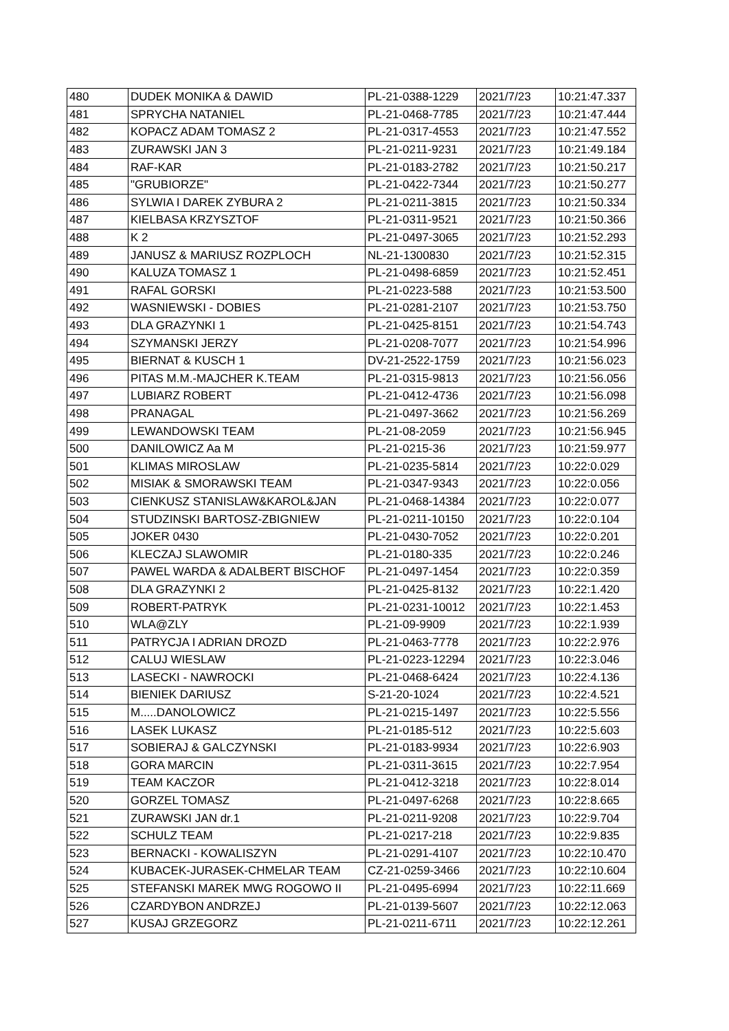| 480 | DUDEK MONIKA & DAWID | PL-21-0388-1229 | 2021/7/23 | 10:21:47.337 |
| 481 | SPRYCHA NATANIEL | PL-21-0468-7785 | 2021/7/23 | 10:21:47.444 |
| 482 | KOPACZ ADAM TOMASZ 2 | PL-21-0317-4553 | 2021/7/23 | 10:21:47.552 |
| 483 | ZURAWSKI JAN 3 | PL-21-0211-9231 | 2021/7/23 | 10:21:49.184 |
| 484 | RAF-KAR | PL-21-0183-2782 | 2021/7/23 | 10:21:50.217 |
| 485 | "GRUBIORZE" | PL-21-0422-7344 | 2021/7/23 | 10:21:50.277 |
| 486 | SYLWIA I DAREK ZYBURA 2 | PL-21-0211-3815 | 2021/7/23 | 10:21:50.334 |
| 487 | KIELBASA KRZYSZTOF | PL-21-0311-9521 | 2021/7/23 | 10:21:50.366 |
| 488 | K 2 | PL-21-0497-3065 | 2021/7/23 | 10:21:52.293 |
| 489 | JANUSZ & MARIUSZ ROZPLOCH | NL-21-1300830 | 2021/7/23 | 10:21:52.315 |
| 490 | KALUZA TOMASZ 1 | PL-21-0498-6859 | 2021/7/23 | 10:21:52.451 |
| 491 | RAFAL GORSKI | PL-21-0223-588 | 2021/7/23 | 10:21:53.500 |
| 492 | WASNIEWSKI - DOBIES | PL-21-0281-2107 | 2021/7/23 | 10:21:53.750 |
| 493 | DLA GRAZYNKI 1 | PL-21-0425-8151 | 2021/7/23 | 10:21:54.743 |
| 494 | SZYMANSKI JERZY | PL-21-0208-7077 | 2021/7/23 | 10:21:54.996 |
| 495 | BIERNAT & KUSCH 1 | DV-21-2522-1759 | 2021/7/23 | 10:21:56.023 |
| 496 | PITAS M.M.-MAJCHER K.TEAM | PL-21-0315-9813 | 2021/7/23 | 10:21:56.056 |
| 497 | LUBIARZ ROBERT | PL-21-0412-4736 | 2021/7/23 | 10:21:56.098 |
| 498 | PRANAGAL | PL-21-0497-3662 | 2021/7/23 | 10:21:56.269 |
| 499 | LEWANDOWSKI TEAM | PL-21-08-2059 | 2021/7/23 | 10:21:56.945 |
| 500 | DANILOWICZ Aa M | PL-21-0215-36 | 2021/7/23 | 10:21:59.977 |
| 501 | KLIMAS MIROSLAW | PL-21-0235-5814 | 2021/7/23 | 10:22:0.029 |
| 502 | MISIAK & SMORAWSKI TEAM | PL-21-0347-9343 | 2021/7/23 | 10:22:0.056 |
| 503 | CIENKUSZ STANISLAW&KAROL&JAN | PL-21-0468-14384 | 2021/7/23 | 10:22:0.077 |
| 504 | STUDZINSKI BARTOSZ-ZBIGNIEW | PL-21-0211-10150 | 2021/7/23 | 10:22:0.104 |
| 505 | JOKER 0430 | PL-21-0430-7052 | 2021/7/23 | 10:22:0.201 |
| 506 | KLECZAJ SLAWOMIR | PL-21-0180-335 | 2021/7/23 | 10:22:0.246 |
| 507 | PAWEL WARDA & ADALBERT BISCHOF | PL-21-0497-1454 | 2021/7/23 | 10:22:0.359 |
| 508 | DLA GRAZYNKI 2 | PL-21-0425-8132 | 2021/7/23 | 10:22:1.420 |
| 509 | ROBERT-PATRYK | PL-21-0231-10012 | 2021/7/23 | 10:22:1.453 |
| 510 | WLA@ZLY | PL-21-09-9909 | 2021/7/23 | 10:22:1.939 |
| 511 | PATRYCJA I ADRIAN DROZD | PL-21-0463-7778 | 2021/7/23 | 10:22:2.976 |
| 512 | CALUJ WIESLAW | PL-21-0223-12294 | 2021/7/23 | 10:22:3.046 |
| 513 | LASECKI - NAWROCKI | PL-21-0468-6424 | 2021/7/23 | 10:22:4.136 |
| 514 | BIENIEK DARIUSZ | S-21-20-1024 | 2021/7/23 | 10:22:4.521 |
| 515 | M.....DANOLOWICZ | PL-21-0215-1497 | 2021/7/23 | 10:22:5.556 |
| 516 | LASEK LUKASZ | PL-21-0185-512 | 2021/7/23 | 10:22:5.603 |
| 517 | SOBIERAJ & GALCZYNSKI | PL-21-0183-9934 | 2021/7/23 | 10:22:6.903 |
| 518 | GORA MARCIN | PL-21-0311-3615 | 2021/7/23 | 10:22:7.954 |
| 519 | TEAM KACZOR | PL-21-0412-3218 | 2021/7/23 | 10:22:8.014 |
| 520 | GORZEL TOMASZ | PL-21-0497-6268 | 2021/7/23 | 10:22:8.665 |
| 521 | ZURAWSKI JAN dr.1 | PL-21-0211-9208 | 2021/7/23 | 10:22:9.704 |
| 522 | SCHULZ TEAM | PL-21-0217-218 | 2021/7/23 | 10:22:9.835 |
| 523 | BERNACKI - KOWALISZYN | PL-21-0291-4107 | 2021/7/23 | 10:22:10.470 |
| 524 | KUBACEK-JURASEK-CHMELAR TEAM | CZ-21-0259-3466 | 2021/7/23 | 10:22:10.604 |
| 525 | STEFANSKI MAREK MWG ROGOWO II | PL-21-0495-6994 | 2021/7/23 | 10:22:11.669 |
| 526 | CZARDYBON ANDRZEJ | PL-21-0139-5607 | 2021/7/23 | 10:22:12.063 |
| 527 | KUSAJ GRZEGORZ | PL-21-0211-6711 | 2021/7/23 | 10:22:12.261 |